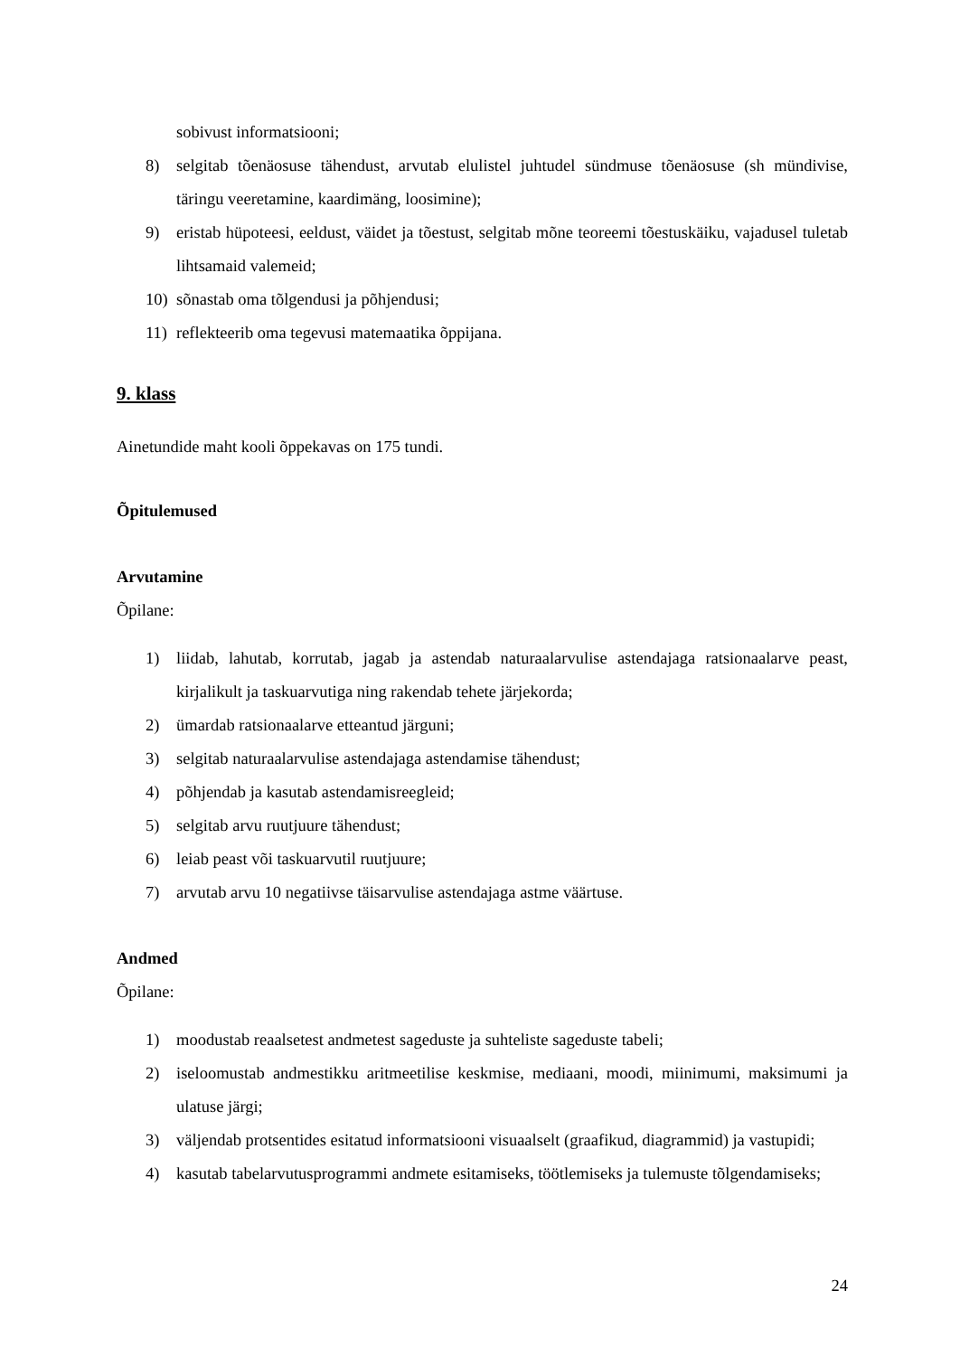sobivust informatsiooni;
8) selgitab tõenäosuse tähendust, arvutab elulistel juhtudel sündmuse tõenäosuse (sh mündivise, täringu veeretamine, kaardimäng, loosimine);
9) eristab hüpoteesi, eeldust, väidet ja tõestust, selgitab mõne teoreemi tõestuskäiku, vajadusel tuletab lihtsamaid valemeid;
10) sõnastab oma tõlgendusi ja põhjendusi;
11) reflekteerib oma tegevusi matemaatika õppijana.
9. klass
Ainetundide maht kooli õppekavas on 175 tundi.
Õpitulemused
Arvutamine
Õpilane:
1) liidab, lahutab, korrutab, jagab ja astendab naturaalarvulise astendajaga ratsionaalarve peast, kirjalikult ja taskuarvutiga ning rakendab tehete järjekorda;
2) ümardab ratsionaalarve etteantud järguni;
3) selgitab naturaalarvulise astendajaga astendamise tähendust;
4) põhjendab ja kasutab astendamisreegleid;
5) selgitab arvu ruutjuure tähendust;
6) leiab peast või taskuarvutil ruutjuure;
7) arvutab arvu 10 negatiivse täisarvulise astendajaga astme väärtuse.
Andmed
Õpilane:
1) moodustab reaalsetest andmetest sageduste ja suhteliste sageduste tabeli;
2) iseloomustab andmestikku aritmeetilise keskmise, mediaani, moodi, miinimumi, maksimumi ja ulatuse järgi;
3) väljendab protsentides esitatud informatsiooni visuaalselt (graafikud, diagrammid) ja vastupidi;
4) kasutab tabelarvutusprogrammi andmete esitamiseks, töötlemiseks ja tulemuste tõlgendamiseks;
24